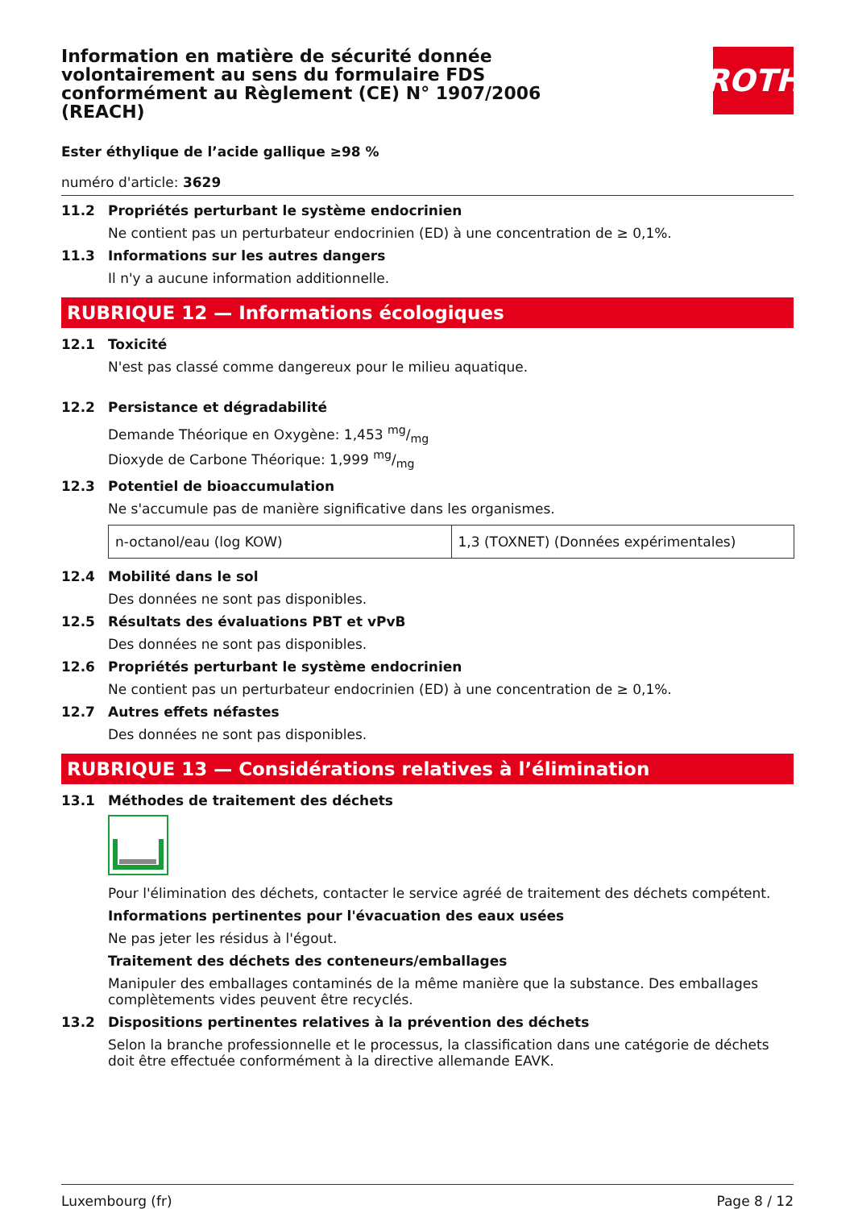Information en matière de sécurité donnée volontairement au sens du formulaire FDS conformément au Règlement (CE) N° 1907/2006 (REACH)
ROTH
Ester éthylique de l’acide gallique ≥98 %
numéro d'article: 3629
11.2 Propriétés perturbant le système endocrinien
Ne contient pas un perturbateur endocrinien (ED) à une concentration de ≥ 0,1%.
11.3 Informations sur les autres dangers
Il n'y a aucune information additionnelle.
RUBRIQUE 12 — Informations écologiques
12.1 Toxicité
N'est pas classé comme dangereux pour le milieu aquatique.
12.2 Persistance et dégradabilité
Demande Théorique en Oxygène: 1,453 mg/mg
Dioxyde de Carbone Théorique: 1,999 mg/mg
12.3 Potentiel de bioaccumulation
Ne s'accumule pas de manière significative dans les organismes.
| n-octanol/eau (log KOW) | 1,3 (TOXNET) (Données expérimentales) |
12.4 Mobilité dans le sol
Des données ne sont pas disponibles.
12.5 Résultats des évaluations PBT et vPvB
Des données ne sont pas disponibles.
12.6 Propriétés perturbant le système endocrinien
Ne contient pas un perturbateur endocrinien (ED) à une concentration de ≥ 0,1%.
12.7 Autres effets néfastes
Des données ne sont pas disponibles.
RUBRIQUE 13 — Considérations relatives à l’élimination
13.1 Méthodes de traitement des déchets
Pour l'élimination des déchets, contacter le service agréé de traitement des déchets compétent.
Informations pertinentes pour l'évacuation des eaux usées
Ne pas jeter les résidus à l'égout.
Traitement des déchets des conteneurs/emballages
Manipuler des emballages contaminés de la même manière que la substance. Des emballages complètements vides peuvent être recyclés.
13.2 Dispositions pertinentes relatives à la prévention des déchets
Selon la branche professionnelle et le processus, la classification dans une catégorie de déchets doit être effectuée conformément à la directive allemande EAVK.
Luxembourg (fr) Page 8 / 12